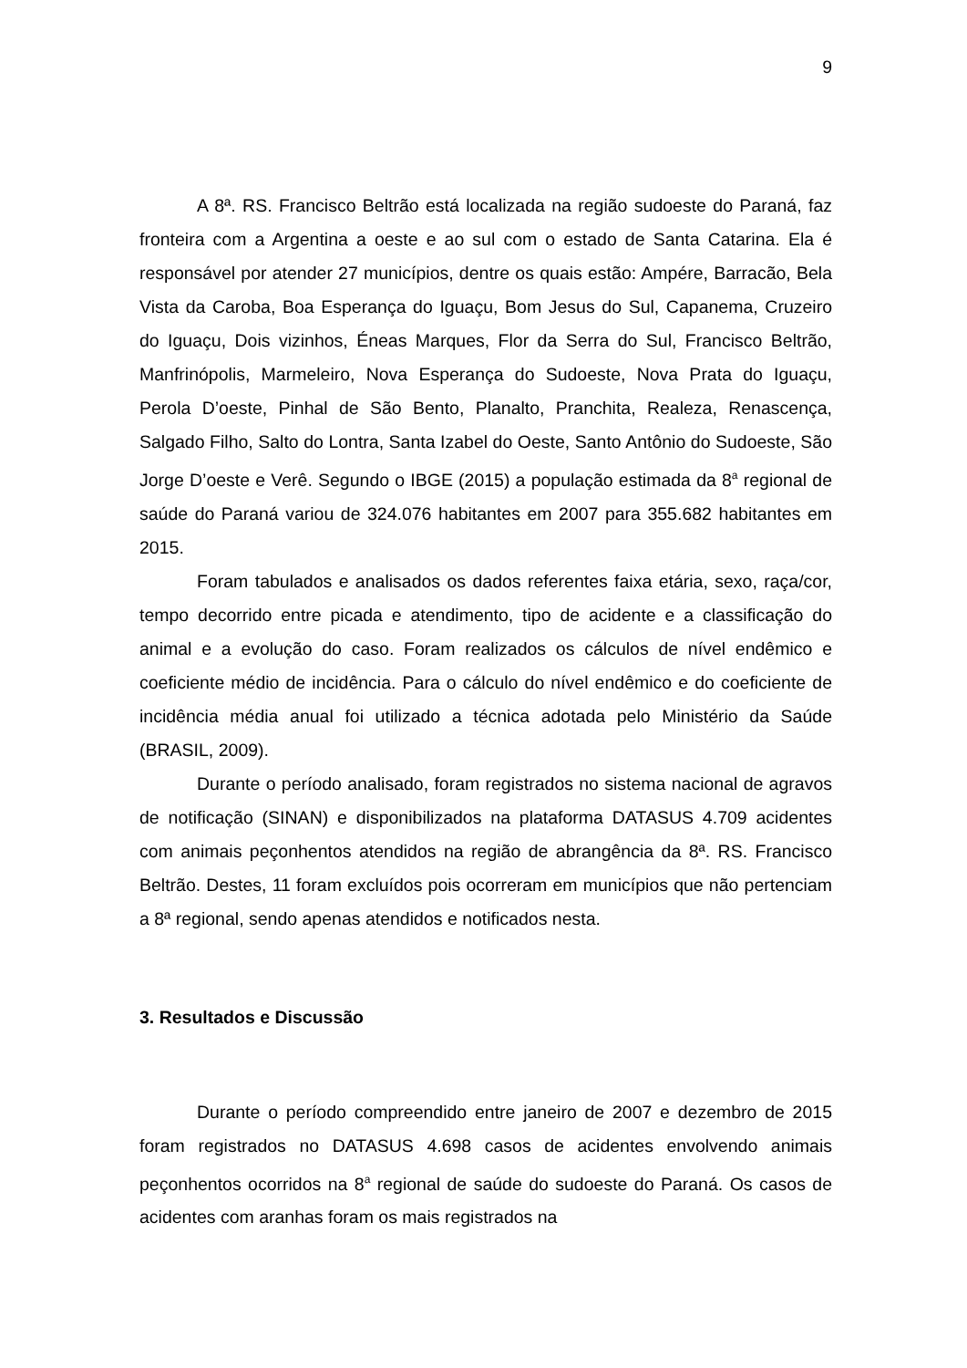9
A 8ª. RS. Francisco Beltrão está localizada na região sudoeste do Paraná, faz fronteira com a Argentina a oeste e ao sul com o estado de Santa Catarina. Ela é responsável por atender 27 municípios, dentre os quais estão: Ampére, Barracão, Bela Vista da Caroba, Boa Esperança do Iguaçu, Bom Jesus do Sul, Capanema, Cruzeiro do Iguaçu, Dois vizinhos, Éneas Marques, Flor da Serra do Sul, Francisco Beltrão, Manfrinópolis, Marmeleiro, Nova Esperança do Sudoeste, Nova Prata do Iguaçu, Perola D’oeste, Pinhal de São Bento, Planalto, Pranchita, Realeza, Renascença, Salgado Filho, Salto do Lontra, Santa Izabel do Oeste, Santo Antônio do Sudoeste, São Jorge D’oeste e Verê. Segundo o IBGE (2015) a população estimada da 8<sup>a</sup> regional de saúde do Paraná variou de 324.076 habitantes em 2007 para 355.682 habitantes em 2015.
Foram tabulados e analisados os dados referentes faixa etária, sexo, raça/cor, tempo decorrido entre picada e atendimento, tipo de acidente e a classificação do animal e a evolução do caso. Foram realizados os cálculos de nível endêmico e coeficiente médio de incidência. Para o cálculo do nível endêmico e do coeficiente de incidência média anual foi utilizado a técnica adotada pelo Ministério da Saúde (BRASIL, 2009).
Durante o período analisado, foram registrados no sistema nacional de agravos de notificação (SINAN) e disponibilizados na plataforma DATASUS 4.709 acidentes com animais peçonhentos atendidos na região de abrangência da 8ª. RS. Francisco Beltrão. Destes, 11 foram excluídos pois ocorreram em municípios que não pertenciam a 8ª regional, sendo apenas atendidos e notificados nesta.
3. Resultados e Discussão
Durante o período compreendido entre janeiro de 2007 e dezembro de 2015 foram registrados no DATASUS 4.698 casos de acidentes envolvendo animais peçonhentos ocorridos na 8<sup>a</sup> regional de saúde do sudoeste do Paraná. Os casos de acidentes com aranhas foram os mais registrados na